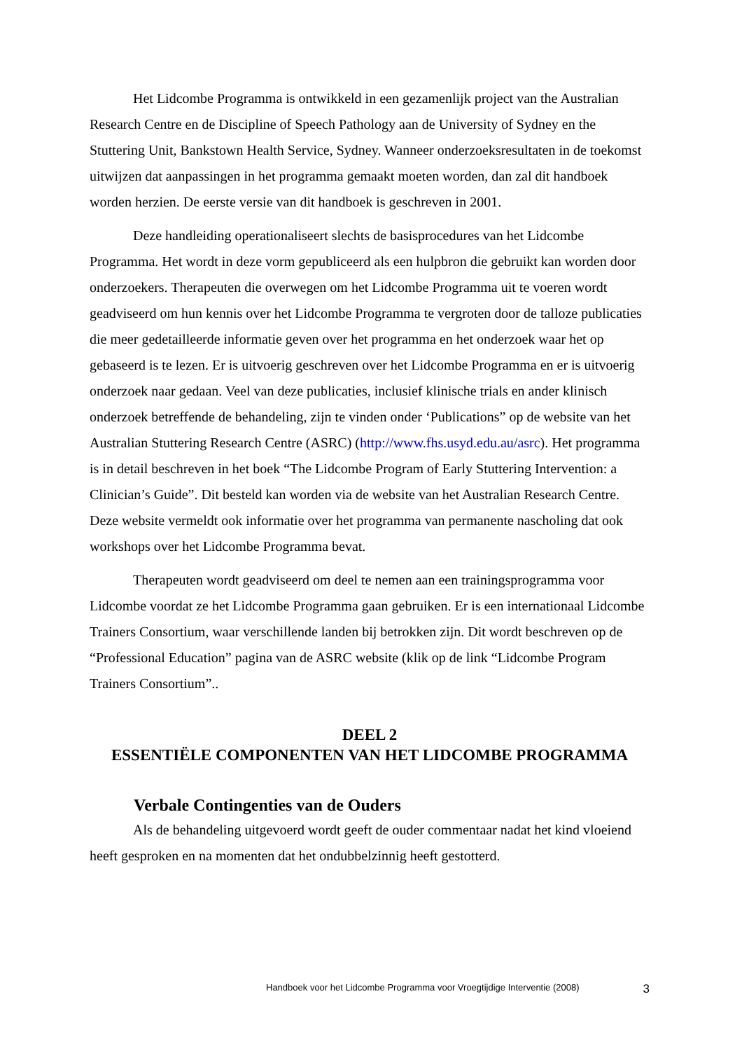Het Lidcombe Programma is ontwikkeld in een gezamenlijk project van the Australian Research Centre en de Discipline of Speech Pathology aan de University of Sydney en the Stuttering Unit, Bankstown Health Service, Sydney. Wanneer onderzoeksresultaten in de toekomst uitwijzen dat aanpassingen in het programma gemaakt moeten worden, dan zal dit handboek worden herzien. De eerste versie van dit handboek is geschreven in 2001.
Deze handleiding operationaliseert slechts de basisprocedures van het Lidcombe Programma. Het wordt in deze vorm gepubliceerd als een hulpbron die gebruikt kan worden door onderzoekers. Therapeuten die overwegen om het Lidcombe Programma uit te voeren wordt geadviseerd om hun kennis over het Lidcombe Programma te vergroten door de talloze publicaties die meer gedetailleerde informatie geven over het programma en het onderzoek waar het op gebaseerd is te lezen. Er is uitvoerig geschreven over het Lidcombe Programma en er is uitvoerig onderzoek naar gedaan. Veel van deze publicaties, inclusief klinische trials en ander klinisch onderzoek betreffende de behandeling, zijn te vinden onder ‘Publications” op de website van het Australian Stuttering Research Centre (ASRC) (http://www.fhs.usyd.edu.au/asrc). Het programma is in detail beschreven in het boek “The Lidcombe Program of Early Stuttering Intervention: a Clinician’s Guide”. Dit besteld kan worden via de website van het Australian Research Centre. Deze website vermeldt ook informatie over het programma van permanente nascholing dat ook workshops over het Lidcombe Programma bevat.
Therapeuten wordt geadviseerd om deel te nemen aan een trainingsprogramma voor Lidcombe voordat ze het Lidcombe Programma gaan gebruiken. Er is een internationaal Lidcombe Trainers Consortium, waar verschillende landen bij betrokken zijn. Dit wordt beschreven op de “Professional Education” pagina van de ASRC website (klik op de link “Lidcombe Program Trainers Consortium”..
DEEL 2
ESSENTIËLE COMPONENTEN VAN HET LIDCOMBE PROGRAMMA
Verbale Contingenties van de Ouders
Als de behandeling uitgevoerd wordt geeft de ouder commentaar nadat het kind vloeiend heeft gesproken en na momenten dat het ondubbelzinnig heeft gestotterd.
Handboek voor het Lidcombe Programma voor Vroegtijdige Interventie (2008) 3